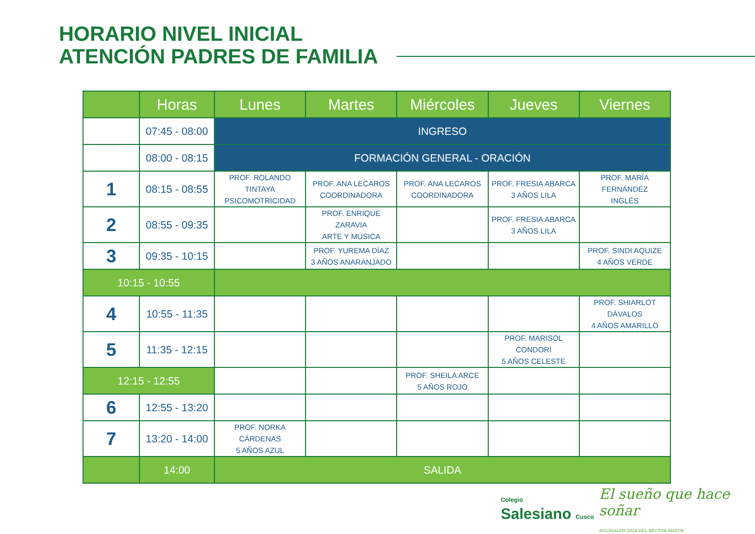HORARIO NIVEL INICIAL
ATENCIÓN PADRES DE FAMILIA
| | Horas | Lunes | Martes | Miércoles | Jueves | Viernes |
| --- | --- | --- | --- | --- | --- | --- |
| | 07:45 - 08:00 | INGRESO | | | | |
| | 08:00 - 08:15 | FORMACIÓN GENERAL - ORACIÓN | | | | |
| 1 | 08:15 - 08:55 | PROF. ROLANDO TINTAYA PSICOMOTRICIDAD | PROF. ANA LECAROS COORDINADORA | PROF. ANA LECAROS COORDINADORA | PROF. FRESIA ABARCA 3 AÑOS LILA | PROF. MARÍA FERNÁNDEZ INGLÉS |
| 2 | 08:55 - 09:35 | | PROF. ENRIQUE ZARAVIA ARTE Y MÚSICA | | PROF. FRESIA ABARCA 3 AÑOS LILA | |
| 3 | 09:35 - 10:15 | | PROF. YUREMA DÍAZ 3 AÑOS ANARANJADO | | | PROF. SINDI AQUIZE 4 AÑOS VERDE |
| 10:15 - 10:55 | | | | | | |
| 4 | 10:55 - 11:35 | | | | | PROF. SHIARLOT DÁVALOS 4 AÑOS AMARILLO |
| 5 | 11:35 - 12:15 | | | | PROF. MARISOL CONDORI 5 AÑOS CELESTE | |
| 12:15 - 12:55 | | | | PROF. SHEILA ARCE 5 AÑOS ROJO | | |
| 6 | 12:55 - 13:20 | | | | | |
| 7 | 13:20 - 14:00 | PROF. NORKA CÁRDENAS 5 AÑOS AZUL | | | | |
| | 14:00 | SALIDA | | | | |
Colegio
Salesiano Cusco
El sueño que hace soñar
AGUINALDO 2024 DEL RECTOR MAYOR